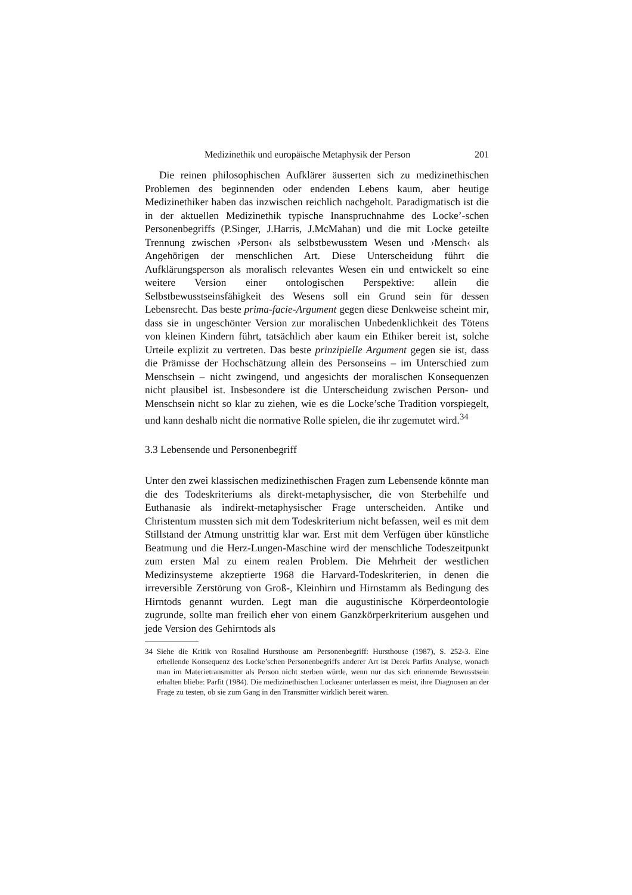Medizinethik und europäische Metaphysik der Person 201
Die reinen philosophischen Aufklärer äusserten sich zu medizinethischen Problemen des beginnenden oder endenden Lebens kaum, aber heutige Medizinethiker haben das inzwischen reichlich nachgeholt. Paradigmatisch ist die in der aktuellen Medizinethik typische Inanspruchnahme des Locke’-schen Personenbegriffs (P.Singer, J.Harris, J.McMahan) und die mit Locke geteilte Trennung zwischen ›Person‹ als selbstbewusstem Wesen und ›Mensch‹ als Angehörigen der menschlichen Art. Diese Unterscheidung führt die Aufklärungsperson als moralisch relevantes Wesen ein und entwickelt so eine weitere Version einer ontologischen Perspektive: allein die Selbstbewusstseinsfähigkeit des Wesens soll ein Grund sein für dessen Lebensrecht. Das beste prima-facie-Argument gegen diese Denkweise scheint mir, dass sie in ungeschönter Version zur moralischen Unbedenklichkeit des Tötens von kleinen Kindern führt, tatsächlich aber kaum ein Ethiker bereit ist, solche Urteile explizit zu vertreten. Das beste prinzipielle Argument gegen sie ist, dass die Prämisse der Hochschätzung allein des Personseins – im Unterschied zum Menschsein – nicht zwingend, und angesichts der moralischen Konsequenzen nicht plausibel ist. Insbesondere ist die Unterscheidung zwischen Person- und Menschsein nicht so klar zu ziehen, wie es die Locke’sche Tradition vorspiegelt, und kann deshalb nicht die normative Rolle spielen, die ihr zugemutet wird.<sup>34</sup>
3.3 Lebensende und Personenbegriff
Unter den zwei klassischen medizinethischen Fragen zum Lebensende könnte man die des Todeskriteriums als direkt-metaphysischer, die von Sterbehilfe und Euthanasie als indirekt-metaphysischer Frage unterscheiden. Antike und Christentum mussten sich mit dem Todeskriterium nicht befassen, weil es mit dem Stillstand der Atmung unstrittig klar war. Erst mit dem Verfügen über künstliche Beatmung und die Herz-Lungen-Maschine wird der menschliche Todeszeitpunkt zum ersten Mal zu einem realen Problem. Die Mehrheit der westlichen Medizinsysteme akzeptierte 1968 die Harvard-Todeskriterien, in denen die irreversible Zerstörung von Groß-, Kleinhirn und Hirnstamm als Bedingung des Hirntods genannt wurden. Legt man die augustinische Körperdeontologie zugrunde, sollte man freilich eher von einem Ganzkörperkriterium ausgehen und jede Version des Gehirntods als
34 Siehe die Kritik von Rosalind Hursthouse am Personenbegriff: Hursthouse (1987), S. 252-3. Eine erhellende Konsequenz des Locke’schen Personenbegriffs anderer Art ist Derek Parfits Analyse, wonach man im Materietransmitter als Person nicht sterben würde, wenn nur das sich erinnernde Bewusstsein erhalten bliebe: Parfit (1984). Die medizinethischen Lockeaner unterlassen es meist, ihre Diagnosen an der Frage zu testen, ob sie zum Gang in den Transmitter wirklich bereit wären.